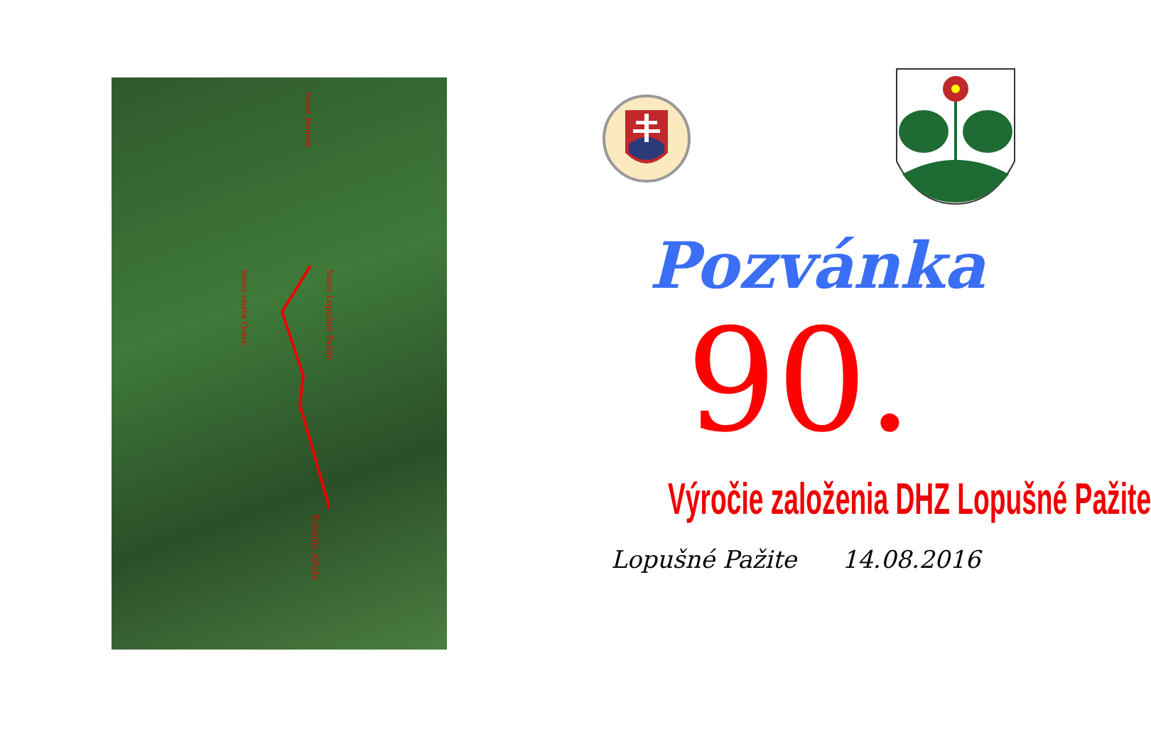Smer Radoľa
Smer Lopušné Pažite
Smer chata Ostré
Konanie súťaže
Pozvánka
90.
Výročie založenia DHZ Lopušné Pažite
Lopušné Pažite 14.08.2016